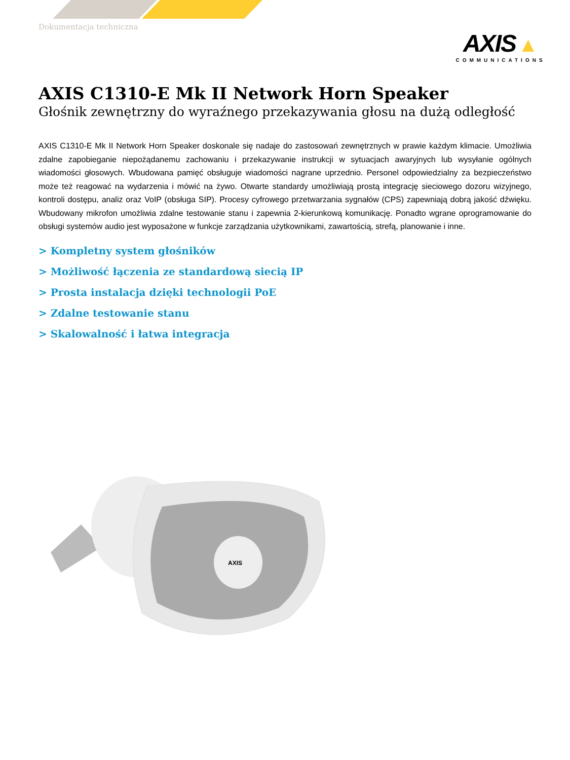Dokumentacja techniczna
AXIS ▲
COMMUNICATIONS
AXIS C1310-E Mk II Network Horn Speaker
Głośnik zewnętrzny do wyraźnego przekazywania głosu na dużą odległość
AXIS C1310-E Mk II Network Horn Speaker doskonale się nadaje do zastosowań zewnętrznych w prawie każdym klimacie. Umożliwia zdalne zapobieganie niepożądanemu zachowaniu i przekazywanie instrukcji w sytuacjach awaryjnych lub wysyłanie ogólnych wiadomości głosowych. Wbudowana pamięć obsługuje wiadomości nagrane uprzednio. Personel odpowiedzialny za bezpieczeństwo może też reagować na wydarzenia i mówić na żywo. Otwarte standardy umożliwiają prostą integrację sieciowego dozoru wizyjnego, kontroli dostępu, analiz oraz VoIP (obsługa SIP). Procesy cyfrowego przetwarzania sygnałów (CPS) zapewniają dobrą jakość dźwięku. Wbudowany mikrofon umożliwia zdalne testowanie stanu i zapewnia 2-kierunkową komunikację. Ponadto wgrane oprogramowanie do obsługi systemów audio jest wyposażone w funkcje zarządzania użytkownikami, zawartością, strefą, planowanie i inne.
> Kompletny system głośników
> Możliwość łączenia ze standardową siecią IP
> Prosta instalacja dzięki technologii PoE
> Zdalne testowanie stanu
> Skalowalność i łatwa integracja
AXIS